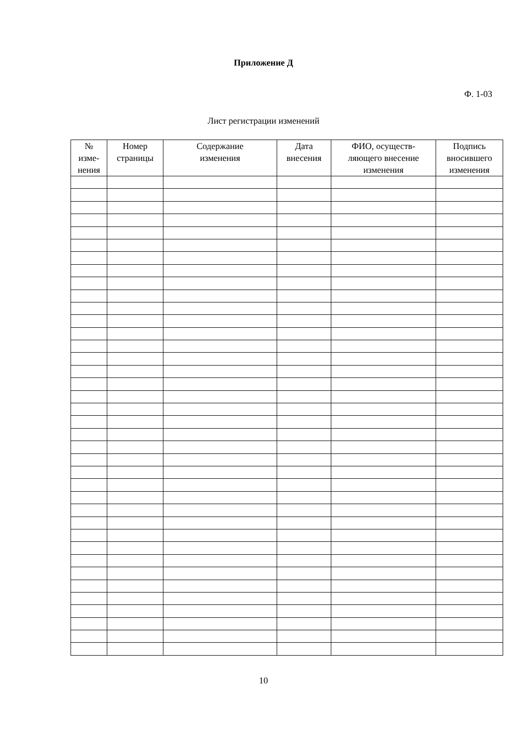Приложение Д
Ф. 1-03
Лист регистрации изменений
| № изме- нения | Номер страницы | Содержание изменения | Дата внесения | ФИО, осуществ- ляющего внесение изменения | Подпись вносившего изменения |
| --- | --- | --- | --- | --- | --- |
10